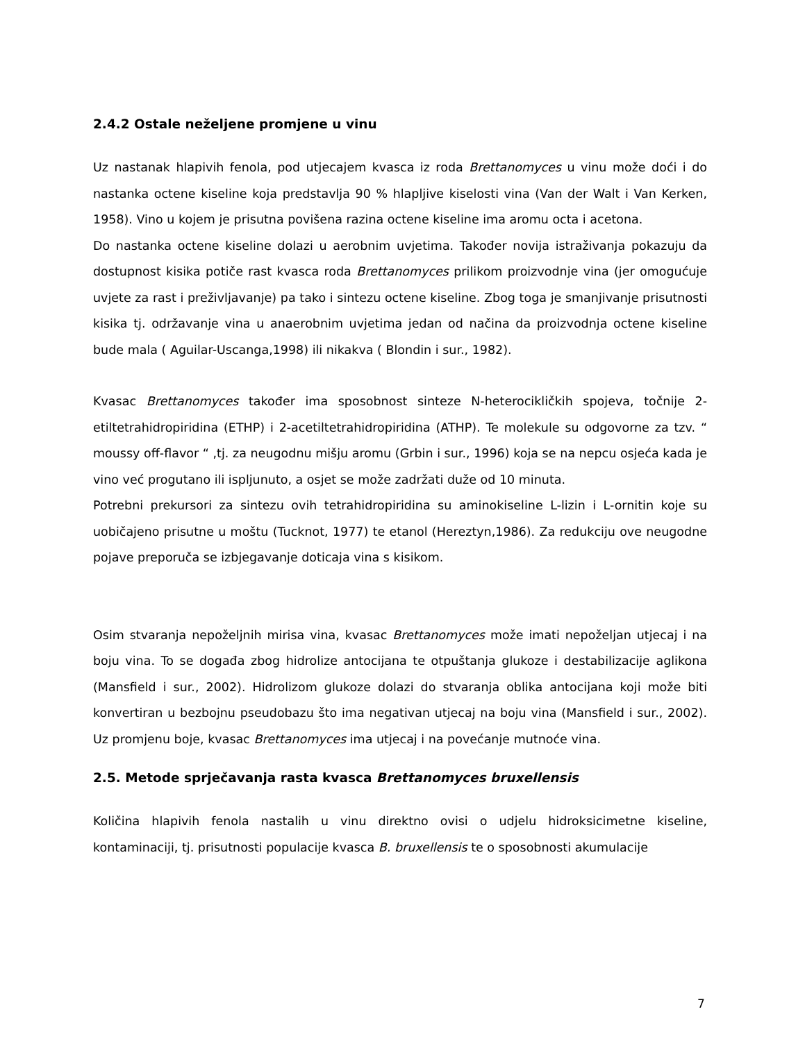2.4.2 Ostale neželjene promjene u vinu
Uz nastanak hlapivih fenola, pod utjecajem kvasca iz roda Brettanomyces u vinu može doći i do nastanka octene kiseline koja predstavlja 90 % hlapljive kiselosti vina (Van der Walt i Van Kerken, 1958). Vino u kojem je prisutna povišena razina octene kiseline ima aromu octa i acetona.
Do nastanka octene kiseline dolazi u aerobnim uvjetima. Također novija istraživanja pokazuju da dostupnost kisika potiče rast kvasca roda Brettanomyces prilikom proizvodnje vina (jer omogućuje uvjete za rast i preživljavanje) pa tako i sintezu octene kiseline. Zbog toga je smanjivanje prisutnosti kisika tj. održavanje vina u anaerobnim uvjetima jedan od načina da proizvodnja octene kiseline bude mala ( Aguilar-Uscanga,1998) ili nikakva ( Blondin i sur., 1982).
Kvasac Brettanomyces također ima sposobnost sinteze N-heterocikličkih spojeva, točnije 2-etiltetrahidropiridina (ETHP) i 2-acetiltetrahidropiridina (ATHP). Te molekule su odgovorne za tzv. “ moussy off-flavor “ ,tj. za neugodnu mišju aromu (Grbin i sur., 1996) koja se na nepcu osjeća kada je vino već progutano ili ispljunuto, a osjet se može zadržati duže od 10 minuta.
Potrebni prekursori za sintezu ovih tetrahidropiridina su aminokiseline L-lizin i L-ornitin koje su uobičajeno prisutne u moštu (Tucknot, 1977) te etanol (Hereztyn,1986). Za redukciju ove neugodne pojave preporuča se izbjegavanje doticaja vina s kisikom.
Osim stvaranja nepoželjnih mirisa vina, kvasac Brettanomyces može imati nepoželjan utjecaj i na boju vina. To se događa zbog hidrolize antocijana te otpuštanja glukoze i destabilizacije aglikona (Mansfield i sur., 2002). Hidrolizom glukoze dolazi do stvaranja oblika antocijana koji može biti konvertiran u bezbojnu pseudobazu što ima negativan utjecaj na boju vina (Mansfield i sur., 2002). Uz promjenu boje, kvasac Brettanomyces ima utjecaj i na povećanje mutnoće vina.
2.5. Metode sprječavanja rasta kvasca Brettanomyces bruxellensis
Količina hlapivih fenola nastalih u vinu direktno ovisi o udjelu hidroksicimetne kiseline, kontaminaciji, tj. prisutnosti populacije kvasca B. bruxellensis te o sposobnosti akumulacije
7